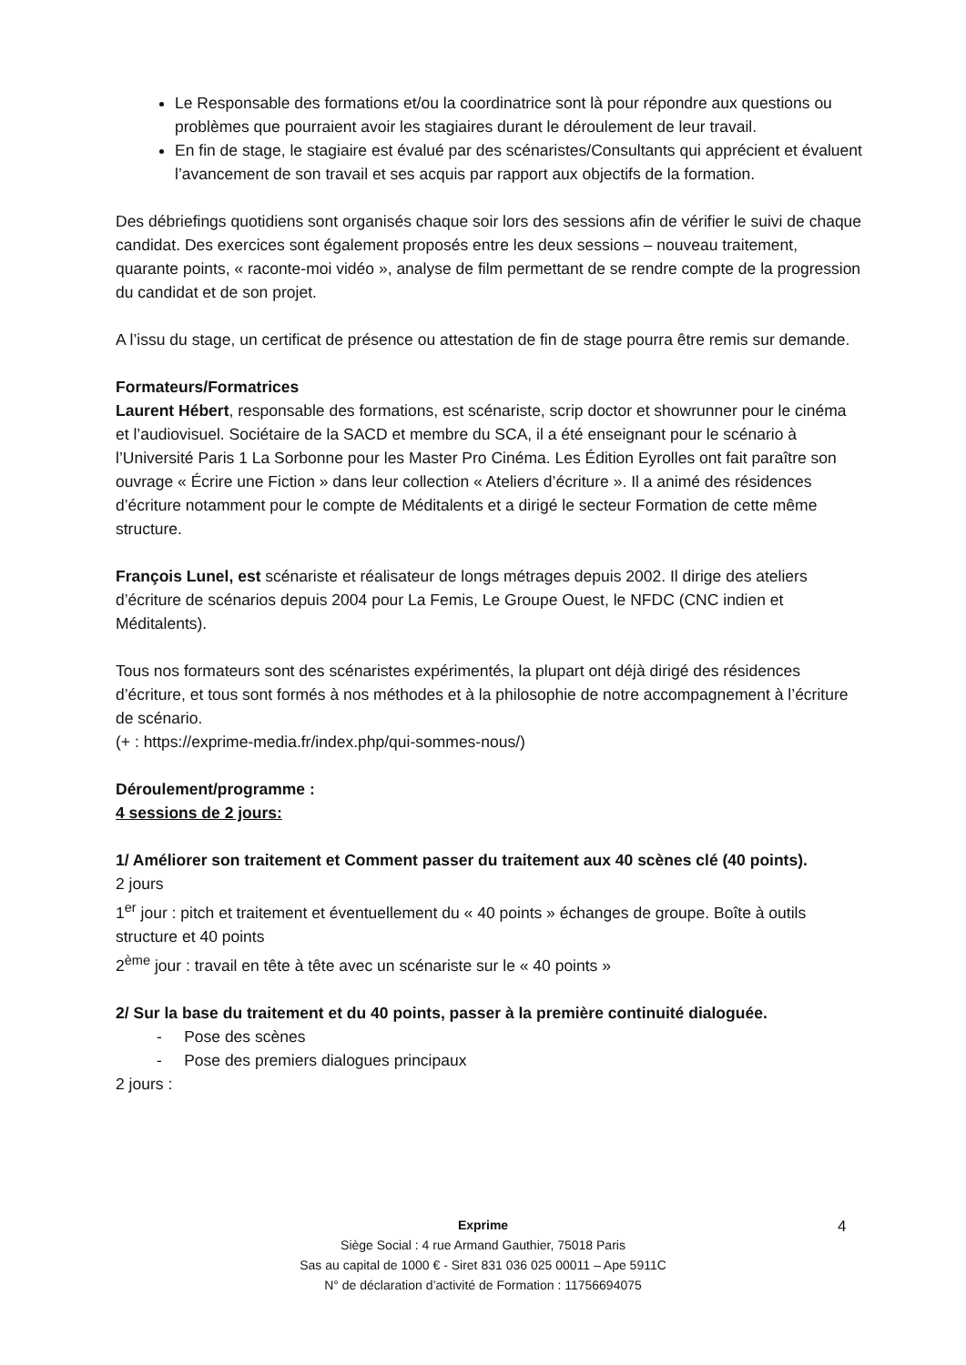Le Responsable des formations et/ou la coordinatrice sont là pour répondre aux questions ou problèmes que pourraient avoir les stagiaires durant le déroulement de leur travail.
En fin de stage, le stagiaire est évalué par des scénaristes/Consultants qui apprécient et évaluent l’avancement de son travail et ses acquis par rapport aux objectifs de la formation.
Des débriefings quotidiens sont organisés chaque soir lors des sessions afin de vérifier le suivi de chaque candidat. Des exercices sont également proposés entre les deux sessions – nouveau traitement, quarante points, « raconte-moi vidéo », analyse de film permettant de se rendre compte de la progression du candidat et de son projet.
A l’issu du stage, un certificat de présence ou attestation de fin de stage pourra être remis sur demande.
Formateurs/Formatrices
Laurent Hébert, responsable des formations, est scénariste, scrip doctor et showrunner pour le cinéma et l’audiovisuel. Sociétaire de la SACD et membre du SCA, il a été enseignant pour le scénario à l’Université Paris 1 La Sorbonne pour les Master Pro Cinéma. Les Édition Eyrolles ont fait paraître son ouvrage « Écrire une Fiction » dans leur collection « Ateliers d’écriture ». Il a animé des résidences d’écriture notamment pour le compte de Méditalents et a dirigé le secteur Formation de cette même structure.
François Lunel, est scénariste et réalisateur de longs métrages depuis 2002. Il dirige des ateliers d’écriture de scénarios depuis 2004 pour La Femis, Le Groupe Ouest, le NFDC (CNC indien et Méditalents).
Tous nos formateurs sont des scénaristes expérimentés, la plupart ont déjà dirigé des résidences d’écriture, et tous sont formés à nos méthodes et à la philosophie de notre accompagnement à l’écriture de scénario.
(+ : https://exprime-media.fr/index.php/qui-sommes-nous/)
Déroulement/programme :
4 sessions de 2 jours:
1/ Améliorer son traitement et Comment passer du traitement aux 40 scènes clé (40 points).
2 jours
1<sup>er</sup> jour : pitch et traitement et éventuellement du « 40 points » échanges de groupe. Boîte à outils structure et 40 points
2<sup>ème</sup> jour : travail en tête à tête avec un scénariste sur le « 40 points »
2/ Sur la base du traitement et du 40 points, passer à la première continuité dialoguée.
- Pose des scènes
- Pose des premiers dialogues principaux
2 jours :
Exprime
Siège Social : 4 rue Armand Gauthier, 75018 Paris
Sas au capital de 1000 € - Siret 831 036 025 00011 – Ape 5911C
N° de déclaration d’activité de Formation : 11756694075
4